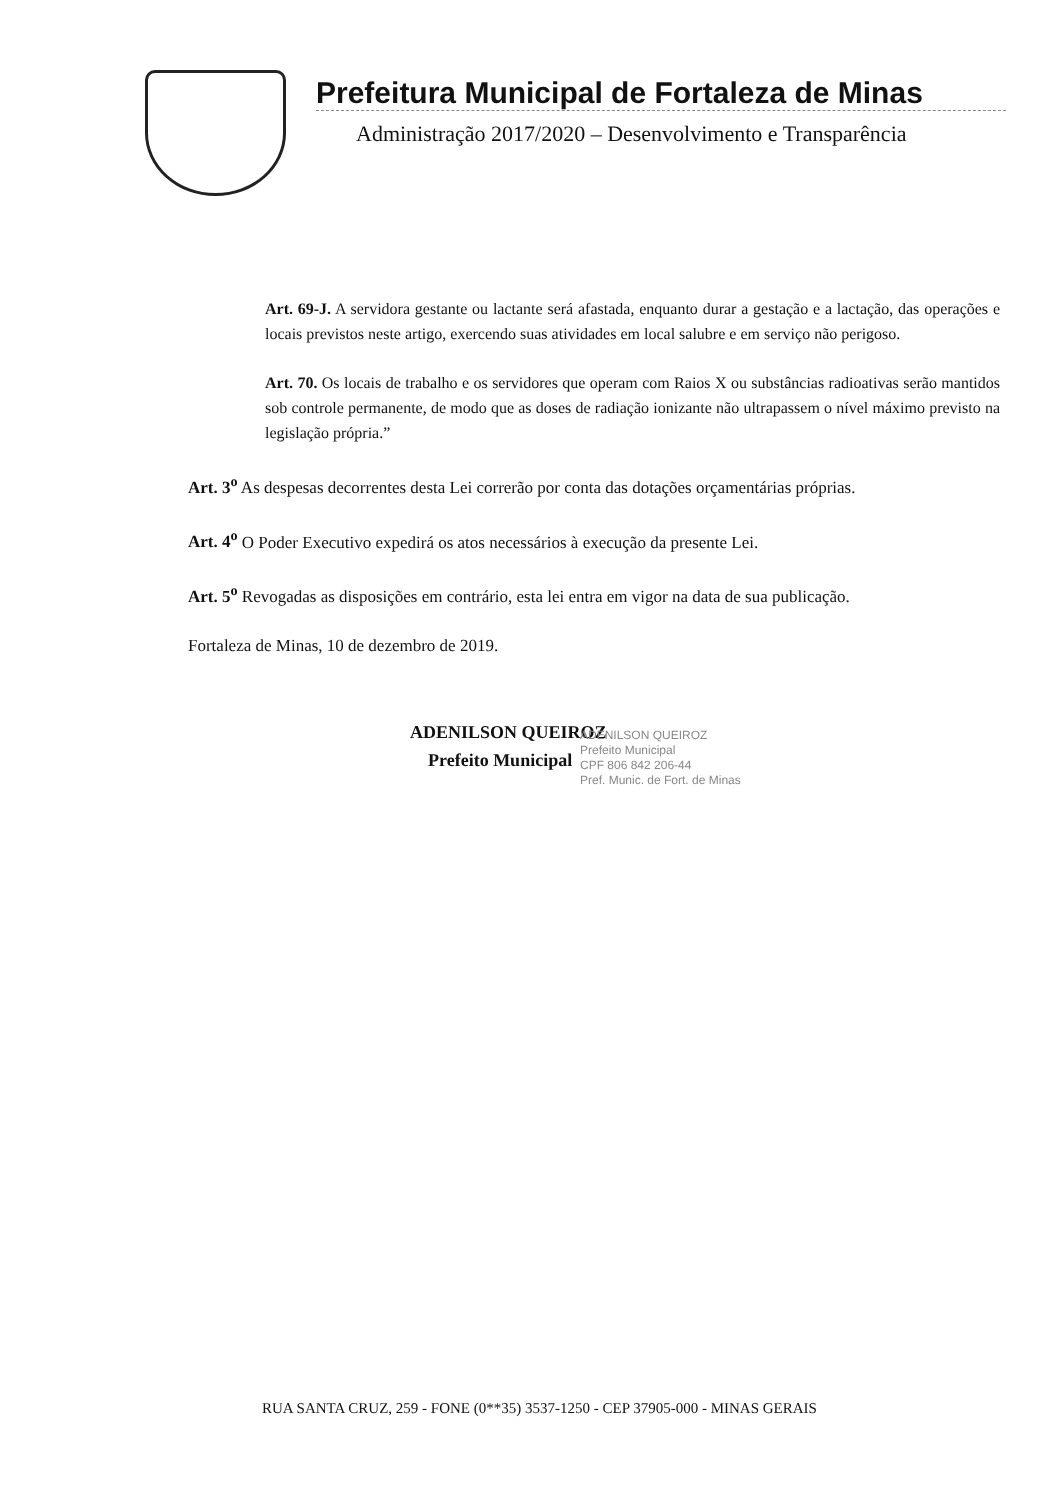Prefeitura Municipal de Fortaleza de Minas
Administração 2017/2020 – Desenvolvimento e Transparência
Art. 69-J. A servidora gestante ou lactante será afastada, enquanto durar a gestação e a lactação, das operações e locais previstos neste artigo, exercendo suas atividades em local salubre e em serviço não perigoso.
Art. 70. Os locais de trabalho e os servidores que operam com Raios X ou substâncias radioativas serão mantidos sob controle permanente, de modo que as doses de radiação ionizante não ultrapassem o nível máximo previsto na legislação própria.”
Art. 3<sup>o</sup> As despesas decorrentes desta Lei correrão por conta das dotações orçamentárias próprias.
Art. 4<sup>o</sup> O Poder Executivo expedirá os atos necessários à execução da presente Lei.
Art. 5<sup>o</sup> Revogadas as disposições em contrário, esta lei entra em vigor na data de sua publicação.
Fortaleza de Minas, 10 de dezembro de 2019.
ADENILSON QUEIROZ
Prefeito Municipal
ADENILSON QUEIROZ
Prefeito Municipal
CPF 806 842 206-44
Pref. Munic. de Fort. de Minas
RUA SANTA CRUZ, 259 - FONE (0**35) 3537-1250 - CEP 37905-000 - MINAS GERAIS